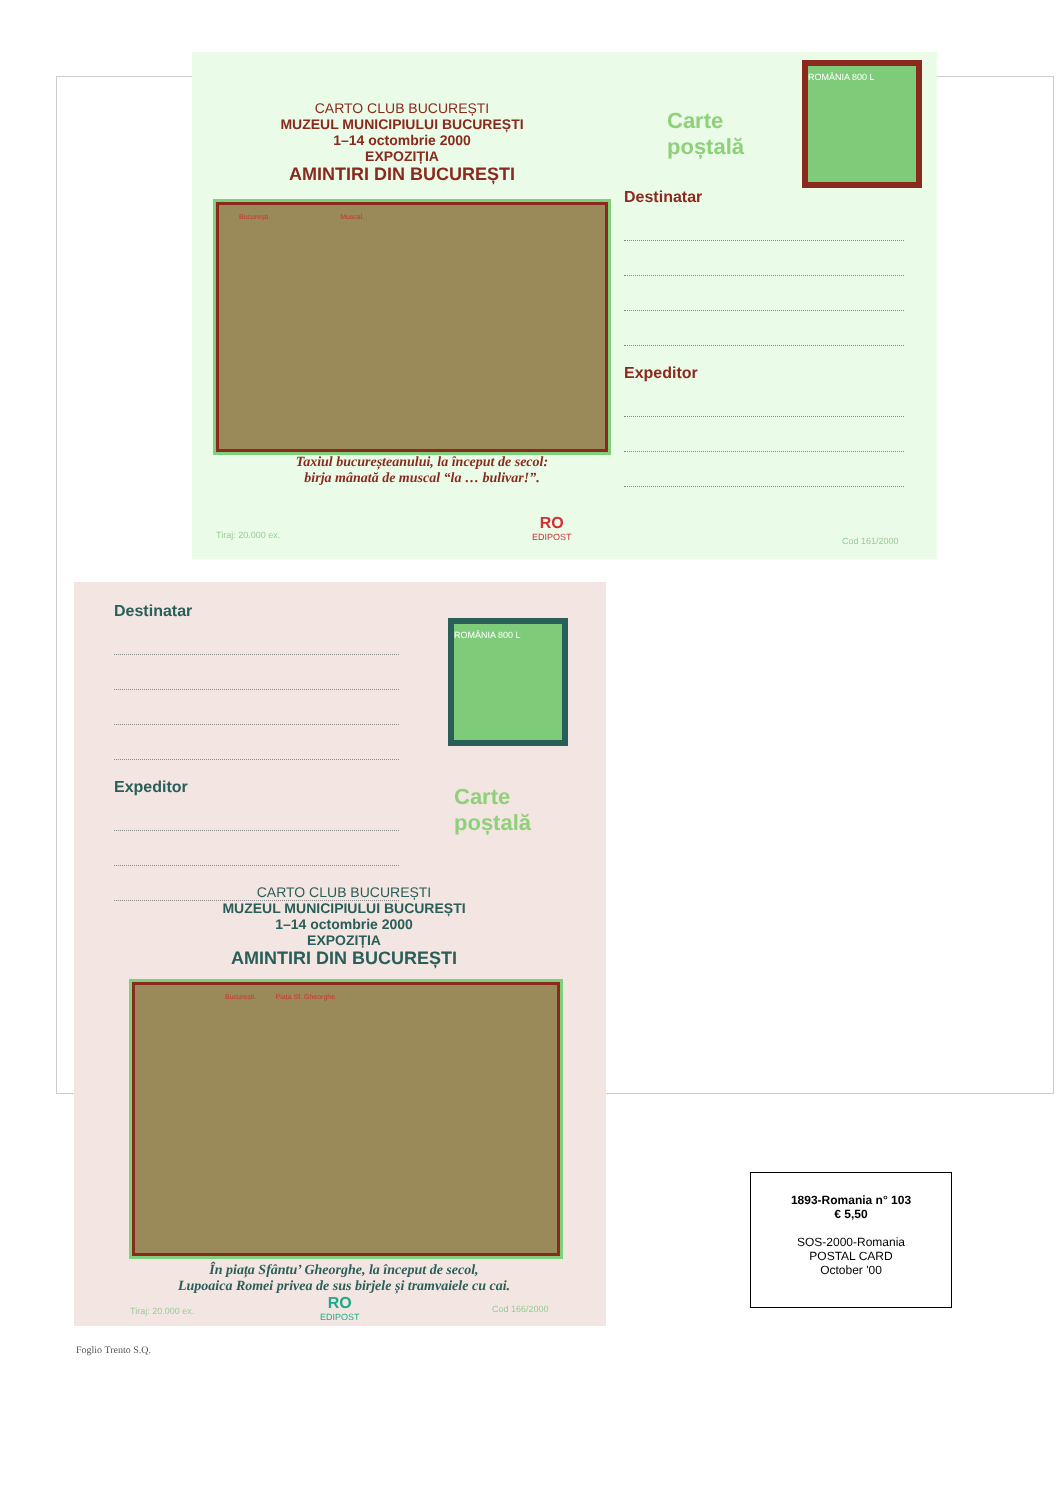CARTO CLUB BUCUREȘTI
MUZEUL MUNICIPIULUI BUCUREȘTI
1–14 octombrie 2000
EXPOZIȚIA
AMINTIRI DIN BUCUREȘTI
Bucureşti. Muscal.
Taxiul bucureșteanului, la început de secol:
birja mânată de muscal “la … bulivar!”.
Tiraj: 20.000 ex.
RO
EDIPOST
Cod 161/2000
Carte
poștală
ROMÂNIA 800 L
Destinatar
Expeditor
Destinatar
Expeditor
ROMÂNIA 800 L
Carte
poștală
CARTO CLUB BUCUREȘTI
MUZEUL MUNICIPIULUI BUCUREȘTI
1–14 octombrie 2000
EXPOZIȚIA
AMINTIRI DIN BUCUREȘTI
Bucureşti. Piața Sf. Gheorghe.
În piața Sfântu’ Gheorghe, la început de secol,
Lupoaica Romei privea de sus birjele și tramvaiele cu cai.
Tiraj: 20.000 ex.
RO
EDIPOST
Cod 166/2000
1893-Romania n° 103
€ 5,50
SOS-2000-Romania
POSTAL CARD
October '00
Foglio Trento S.Q.